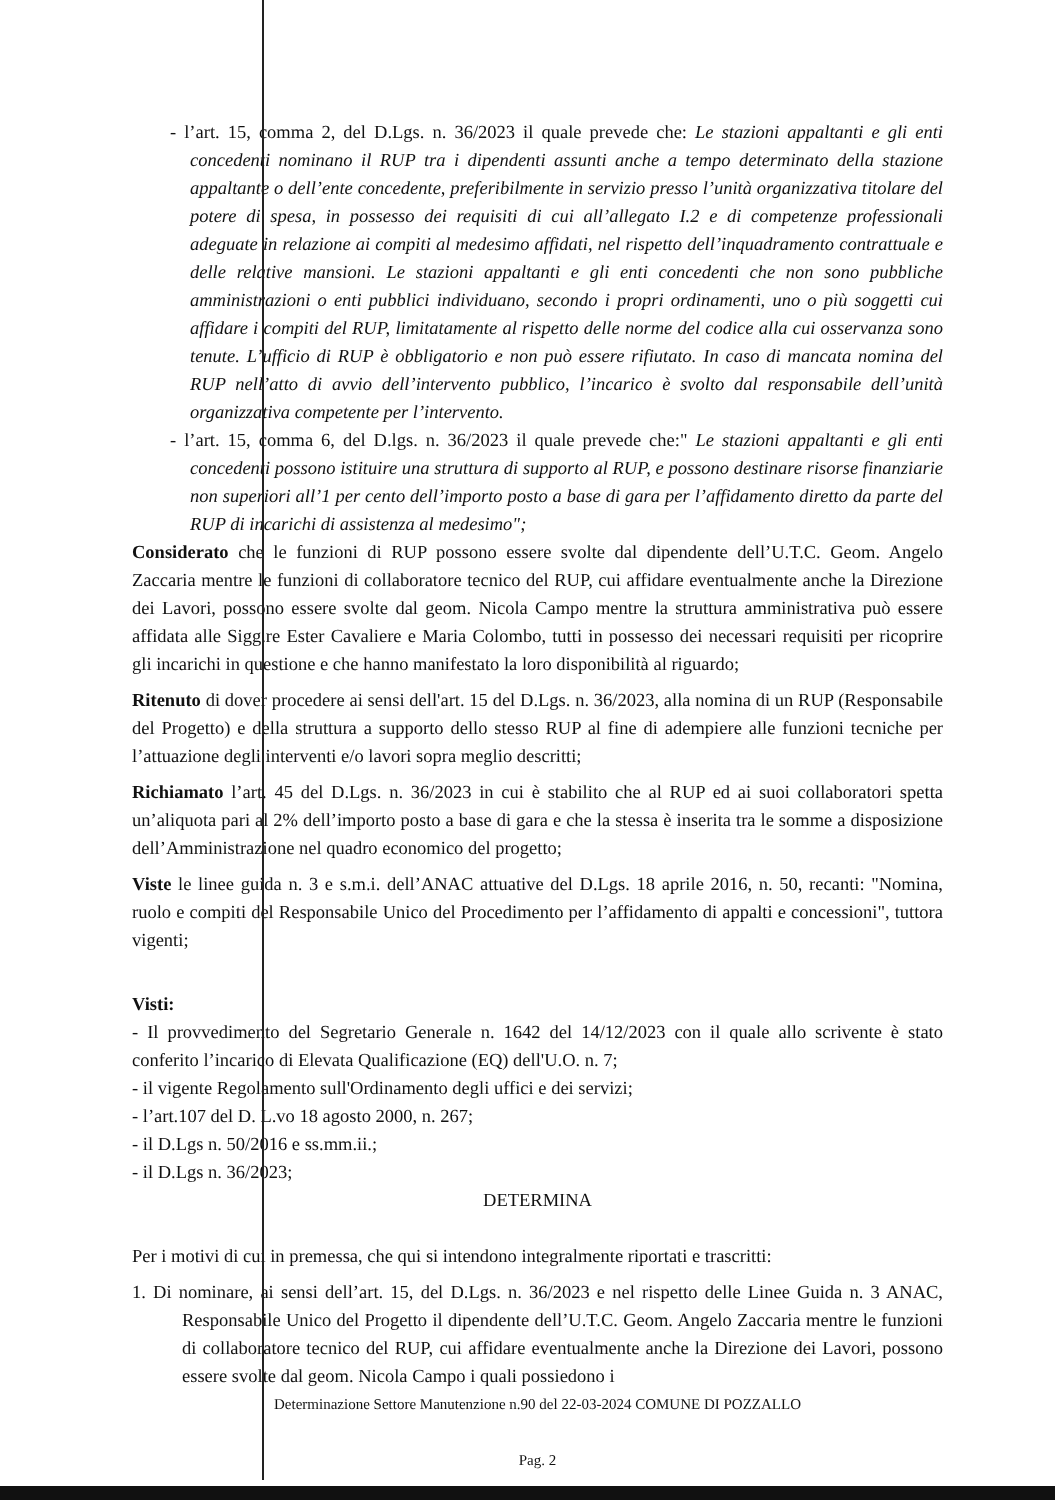- l’art. 15, comma 2, del D.Lgs. n. 36/2023 il quale prevede che: Le stazioni appaltanti e gli enti concedenti nominano il RUP tra i dipendenti assunti anche a tempo determinato della stazione appaltante o dell’ente concedente, preferibilmente in servizio presso l’unità organizzativa titolare del potere di spesa, in possesso dei requisiti di cui all’allegato I.2 e di competenze professionali adeguate in relazione ai compiti al medesimo affidati, nel rispetto dell’inquadramento contrattuale e delle relative mansioni. Le stazioni appaltanti e gli enti concedenti che non sono pubbliche amministrazioni o enti pubblici individuano, secondo i propri ordinamenti, uno o più soggetti cui affidare i compiti del RUP, limitatamente al rispetto delle norme del codice alla cui osservanza sono tenute. L’ufficio di RUP è obbligatorio e non può essere rifiutato. In caso di mancata nomina del RUP nell’atto di avvio dell’intervento pubblico, l’incarico è svolto dal responsabile dell’unità organizzativa competente per l’intervento.
- l’art. 15, comma 6, del D.lgs. n. 36/2023 il quale prevede che:" Le stazioni appaltanti e gli enti concedenti possono istituire una struttura di supporto al RUP, e possono destinare risorse finanziarie non superiori all’1 per cento dell’importo posto a base di gara per l’affidamento diretto da parte del RUP di incarichi di assistenza al medesimo";
Considerato che le funzioni di RUP possono essere svolte dal dipendente dell’U.T.C. Geom. Angelo Zaccaria mentre le funzioni di collaboratore tecnico del RUP, cui affidare eventualmente anche la Direzione dei Lavori, possono essere svolte dal geom. Nicola Campo mentre la struttura amministrativa può essere affidata alle Sigg.re Ester Cavaliere e Maria Colombo, tutti in possesso dei necessari requisiti per ricoprire gli incarichi in questione e che hanno manifestato la loro disponibilità al riguardo;
Ritenuto di dover procedere ai sensi dell'art. 15 del D.Lgs. n. 36/2023, alla nomina di un RUP (Responsabile del Progetto) e della struttura a supporto dello stesso RUP al fine di adempiere alle funzioni tecniche per l’attuazione degli interventi e/o lavori sopra meglio descritti;
Richiamato l’art. 45 del D.Lgs. n. 36/2023 in cui è stabilito che al RUP ed ai suoi collaboratori spetta un’aliquota pari al 2% dell’importo posto a base di gara e che la stessa è inserita tra le somme a disposizione dell’Amministrazione nel quadro economico del progetto;
Viste le linee guida n. 3 e s.m.i. dell’ANAC attuative del D.Lgs. 18 aprile 2016, n. 50, recanti: "Nomina, ruolo e compiti del Responsabile Unico del Procedimento per l’affidamento di appalti e concessioni", tuttora vigenti;
Visti:
- Il provvedimento del Segretario Generale n. 1642 del 14/12/2023 con il quale allo scrivente è stato conferito l’incarico di Elevata Qualificazione (EQ) dell'U.O. n. 7;
- il vigente Regolamento sull'Ordinamento degli uffici e dei servizi;
- l’art.107 del D. L.vo 18 agosto 2000, n. 267;
- il D.Lgs n. 50/2016 e ss.mm.ii.;
- il D.Lgs n. 36/2023;
DETERMINA
Per i motivi di cui in premessa, che qui si intendono integralmente riportati e trascritti:
1. Di nominare, ai sensi dell’art. 15, del D.Lgs. n. 36/2023 e nel rispetto delle Linee Guida n. 3 ANAC, Responsabile Unico del Progetto il dipendente dell’U.T.C. Geom. Angelo Zaccaria mentre le funzioni di collaboratore tecnico del RUP, cui affidare eventualmente anche la Direzione dei Lavori, possono essere svolte dal geom. Nicola Campo i quali possiedono i
Determinazione Settore Manutenzione n.90 del 22-03-2024 COMUNE DI POZZALLO
Pag. 2